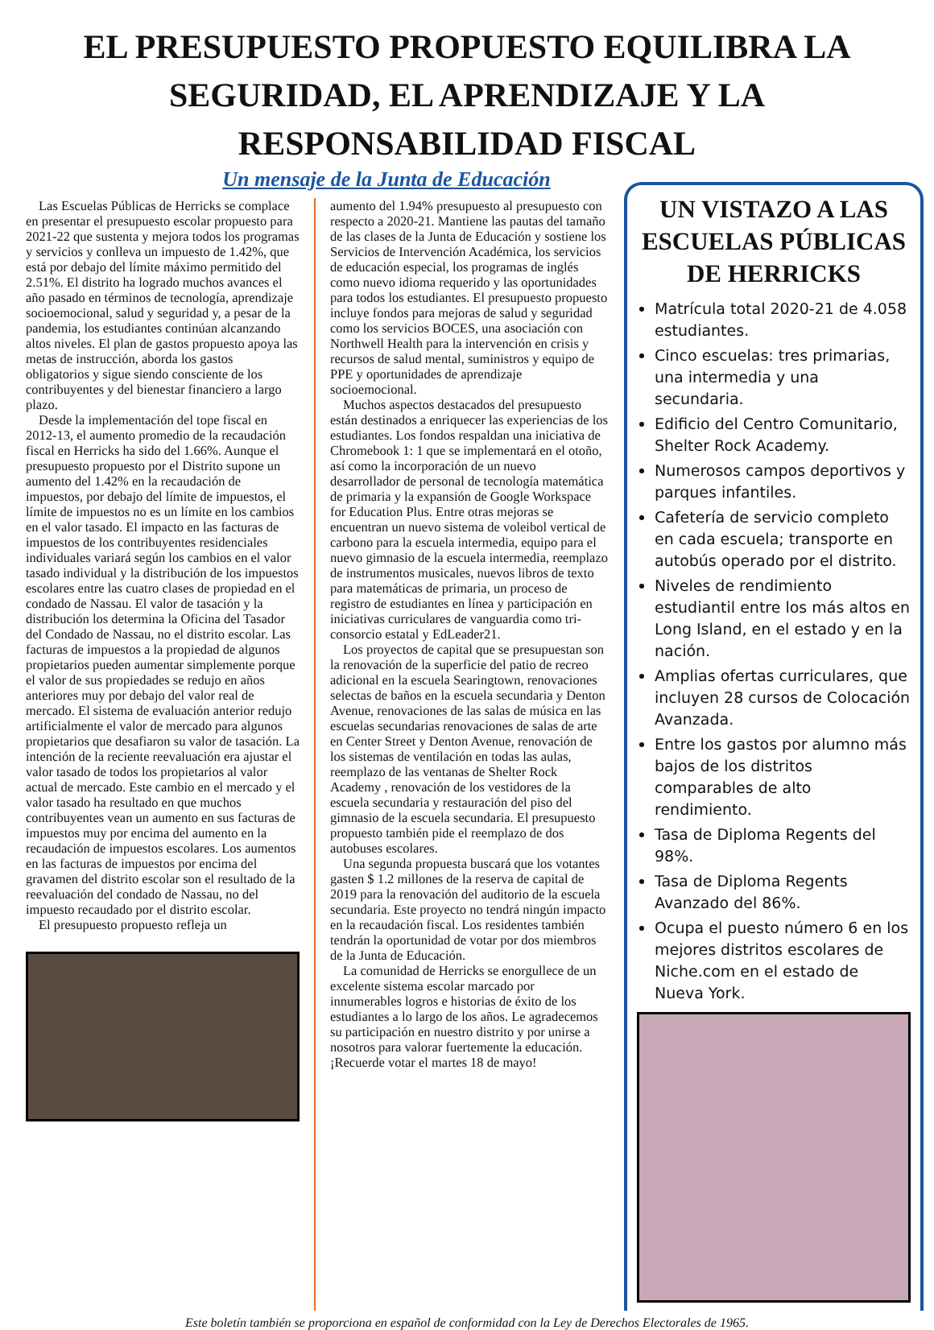EL PRESUPUESTO PROPUESTO EQUILIBRA LA SEGURIDAD, EL APRENDIZAJE Y LA RESPONSABILIDAD FISCAL
Un mensaje de la Junta de Educación
Las Escuelas Públicas de Herricks se complace en presentar el presupuesto escolar propuesto para 2021-22 que sustenta y mejora todos los programas y servicios y conlleva un impuesto de 1.42%, que está por debajo del límite máximo permitido del 2.51%. El distrito ha logrado muchos avances el año pasado en términos de tecnología, aprendizaje socioemocional, salud y seguridad y, a pesar de la pandemia, los estudiantes continúan alcanzando altos niveles. El plan de gastos propuesto apoya las metas de instrucción, aborda los gastos obligatorios y sigue siendo consciente de los contribuyentes y del bienestar financiero a largo plazo.
Desde la implementación del tope fiscal en 2012-13, el aumento promedio de la recaudación fiscal en Herricks ha sido del 1.66%. Aunque el presupuesto propuesto por el Distrito supone un aumento del 1.42% en la recaudación de impuestos, por debajo del límite de impuestos, el límite de impuestos no es un límite en los cambios en el valor tasado. El impacto en las facturas de impuestos de los contribuyentes residenciales individuales variará según los cambios en el valor tasado individual y la distribución de los impuestos escolares entre las cuatro clases de propiedad en el condado de Nassau. El valor de tasación y la distribución los determina la Oficina del Tasador del Condado de Nassau, no el distrito escolar. Las facturas de impuestos a la propiedad de algunos propietarios pueden aumentar simplemente porque el valor de sus propiedades se redujo en años anteriores muy por debajo del valor real de mercado. El sistema de evaluación anterior redujo artificialmente el valor de mercado para algunos propietarios que desafiaron su valor de tasación. La intención de la reciente reevaluación era ajustar el valor tasado de todos los propietarios al valor actual de mercado. Este cambio en el mercado y el valor tasado ha resultado en que muchos contribuyentes vean un aumento en sus facturas de impuestos muy por encima del aumento en la recaudación de impuestos escolares. Los aumentos en las facturas de impuestos por encima del gravamen del distrito escolar son el resultado de la reevaluación del condado de Nassau, no del impuesto recaudado por el distrito escolar.
El presupuesto propuesto refleja un
aumento del 1.94% presupuesto al presupuesto con respecto a 2020-21. Mantiene las pautas del tamaño de las clases de la Junta de Educación y sostiene los Servicios de Intervención Académica, los servicios de educación especial, los programas de inglés como nuevo idioma requerido y las oportunidades para todos los estudiantes. El presupuesto propuesto incluye fondos para mejoras de salud y seguridad como los servicios BOCES, una asociación con Northwell Health para la intervención en crisis y recursos de salud mental, suministros y equipo de PPE y oportunidades de aprendizaje socioemocional.
Muchos aspectos destacados del presupuesto están destinados a enriquecer las experiencias de los estudiantes. Los fondos respaldan una iniciativa de Chromebook 1: 1 que se implementará en el otoño, así como la incorporación de un nuevo desarrollador de personal de tecnología matemática de primaria y la expansión de Google Workspace for Education Plus. Entre otras mejoras se encuentran un nuevo sistema de voleibol vertical de carbono para la escuela intermedia, equipo para el nuevo gimnasio de la escuela intermedia, reemplazo de instrumentos musicales, nuevos libros de texto para matemáticas de primaria, un proceso de registro de estudiantes en línea y participación en iniciativas curriculares de vanguardia como tri-consorcio estatal y EdLeader21.
Los proyectos de capital que se presupuestan son la renovación de la superficie del patio de recreo adicional en la escuela Searingtown, renovaciones selectas de baños en la escuela secundaria y Denton Avenue, renovaciones de las salas de música en las escuelas secundarias renovaciones de salas de arte en Center Street y Denton Avenue, renovación de los sistemas de ventilación en todas las aulas, reemplazo de las ventanas de Shelter Rock Academy , renovación de los vestidores de la escuela secundaria y restauración del piso del gimnasio de la escuela secundaria. El presupuesto propuesto también pide el reemplazo de dos autobuses escolares.
Una segunda propuesta buscará que los votantes gasten $ 1.2 millones de la reserva de capital de 2019 para la renovación del auditorio de la escuela secundaria. Este proyecto no tendrá ningún impacto en la recaudación fiscal. Los residentes también tendrán la oportunidad de votar por dos miembros de la Junta de Educación.
La comunidad de Herricks se enorgullece de un excelente sistema escolar marcado por innumerables logros e historias de éxito de los estudiantes a lo largo de los años. Le agradecemos su participación en nuestro distrito y por unirse a nosotros para valorar fuertemente la educación. ¡Recuerde votar el martes 18 de mayo!
UN VISTAZO A LAS ESCUELAS PÚBLICAS DE HERRICKS
Matrícula total 2020-21 de 4.058 estudiantes.
Cinco escuelas: tres primarias, una intermedia y una secundaria.
Edificio del Centro Comunitario, Shelter Rock Academy.
Numerosos campos deportivos y parques infantiles.
Cafetería de servicio completo en cada escuela; transporte en autobús operado por el distrito.
Niveles de rendimiento estudiantil entre los más altos en Long Island, en el estado y en la nación.
Amplias ofertas curriculares, que incluyen 28 cursos de Colocación Avanzada.
Entre los gastos por alumno más bajos de los distritos comparables de alto rendimiento.
Tasa de Diploma Regents del 98%.
Tasa de Diploma Regents Avanzado del 86%.
Ocupa el puesto número 6 en los mejores distritos escolares de Niche.com en el estado de Nueva York.
Este boletín también se proporciona en español de conformidad con la Ley de Derechos Electorales de 1965.